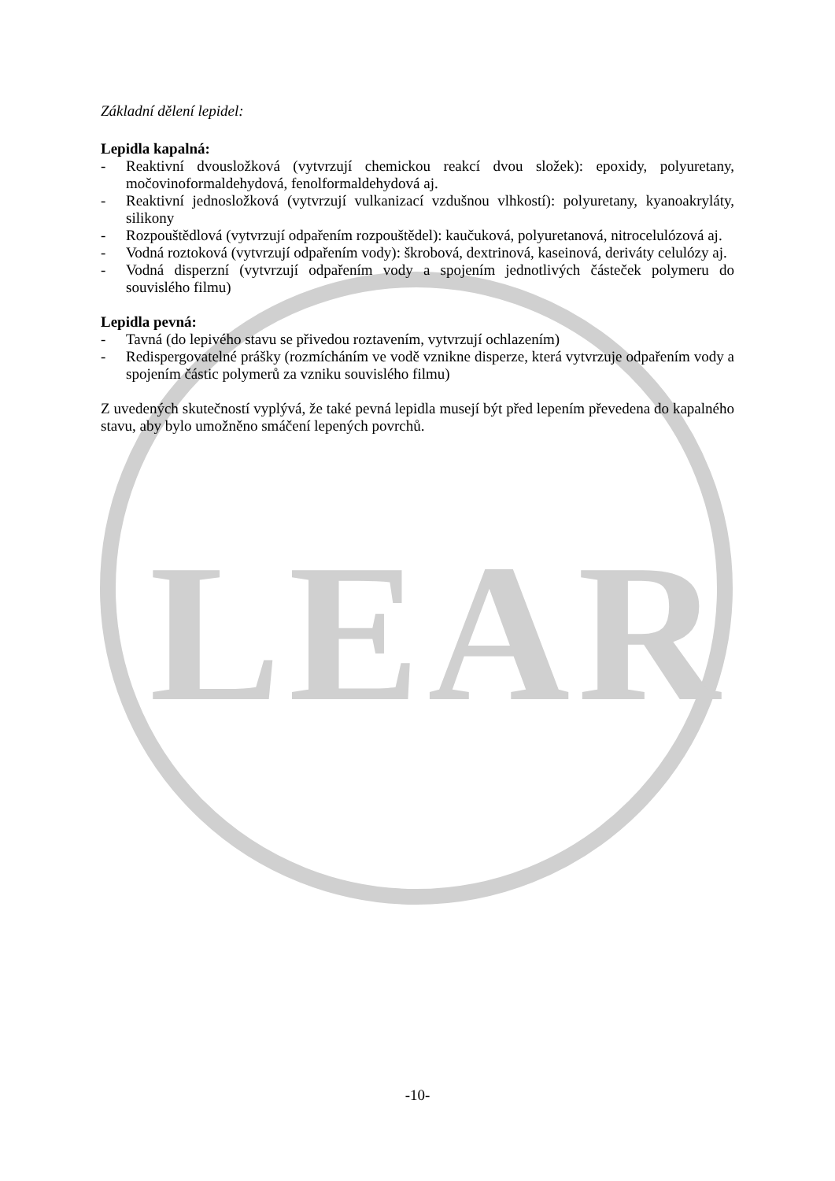LEAR
Základní dělení lepidel:
Lepidla kapalná:
- Reaktivní dvousložková (vytvrzují chemickou reakcí dvou složek): epoxidy, polyuretany, močovinoformaldehydová, fenolformaldehydová aj.
- Reaktivní jednosložková (vytvrzují vulkanizací vzdušnou vlhkostí): polyuretany, kyanoakryláty, silikony
- Rozpouštědlová (vytvrzují odpařením rozpouštědel): kaučuková, polyuretanová, nitrocelulózová aj.
- Vodná roztoková (vytvrzují odpařením vody): škrobová, dextrinová, kaseinová, deriváty celulózy aj.
- Vodná disperzní (vytvrzují odpařením vody a spojením jednotlivých částeček polymeru do souvislého filmu)
Lepidla pevná:
- Tavná (do lepivého stavu se přivedou roztavením, vytvrzují ochlazením)
- Redispergovatelné prášky (rozmícháním ve vodě vznikne disperze, která vytvrzuje odpařením vody a spojením částic polymerů za vzniku souvislého filmu)
Z uvedených skutečností vyplývá, že také pevná lepidla musejí být před lepením převedena do kapalného stavu, aby bylo umožněno smáčení lepených povrchů.
-10-